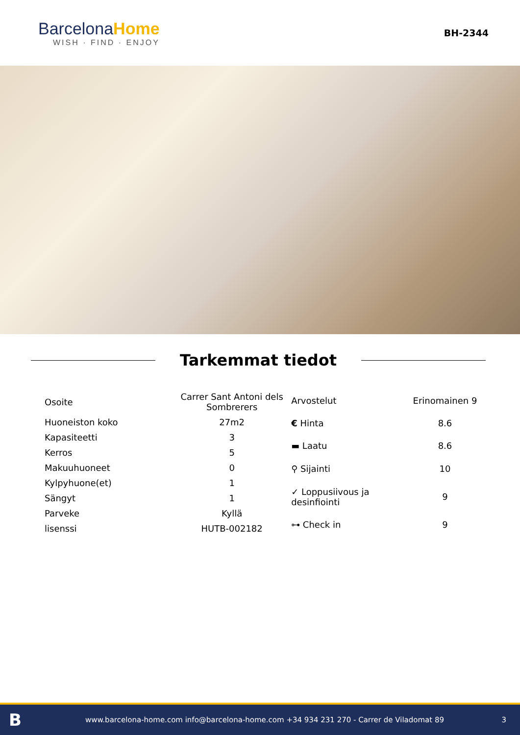BarcelonaHome
WISH · FIND · ENJOY
BH-2344
Tarkemmat tiedot
| Osoite | Carrer Sant Antoni dels Sombrerers |
| Huoneiston koko | 27m2 |
| Kapasiteetti | 3 |
| Kerros | 5 |
| Makuuhuoneet | 0 |
| Kylpyhuone(et) | 1 |
| Sängyt | 1 |
| Parveke | Kyllä |
| lisenssi | HUTB-002182 |
| Arvostelut | Erinomainen 9 |
| € Hinta | 8.6 |
| ▬ Laatu | 8.6 |
| ⚲ Sijainti | 10 |
| ✓ Loppusiivous ja desinfiointi | 9 |
| ⊶ Check in | 9 |
Bwww.barcelona-home.com info@barcelona-home.com +34 934 231 270 - Carrer de Viladomat 89 3